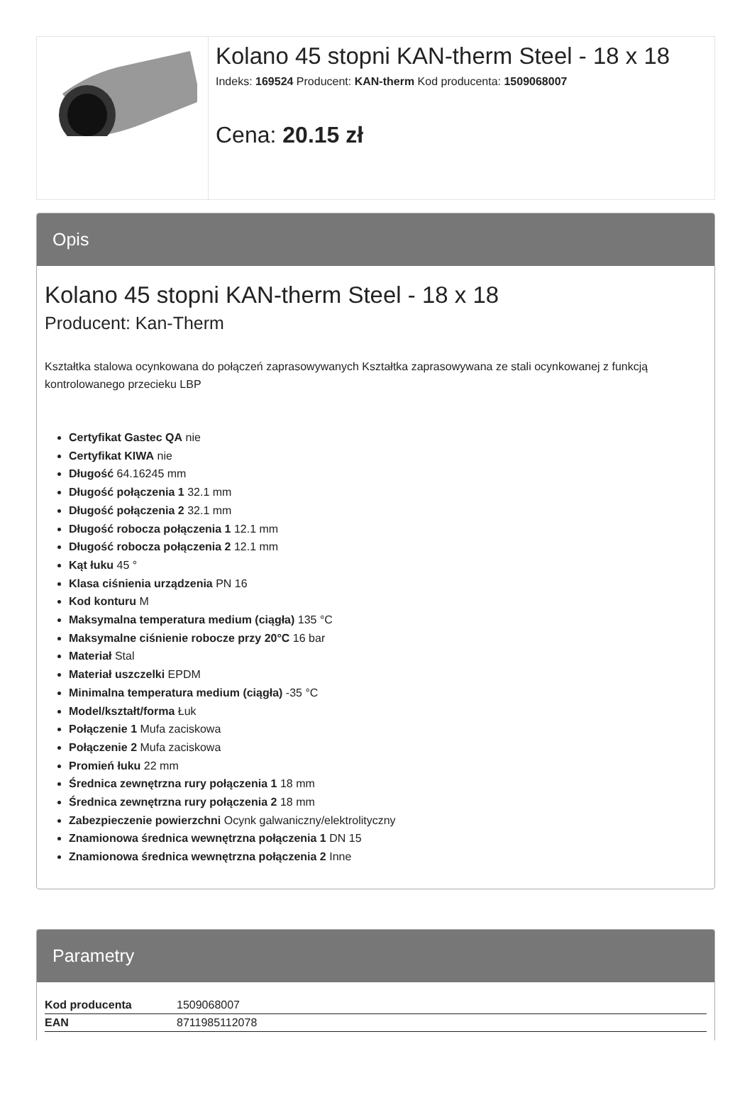Kolano 45 stopni KAN-therm Steel - 18 x 18
Indeks: 169524 Producent: KAN-therm Kod producenta: 1509068007
Cena: 20.15 zł
Opis
Kolano 45 stopni KAN-therm Steel - 18 x 18
Producent: Kan-Therm
Kształtka stalowa ocynkowana do połączeń zaprasowywanych Kształtka zaprasowywana ze stali ocynkowanej z funkcją kontrolowanego przecieku LBP
Certyfikat Gastec QA nie
Certyfikat KIWA nie
Długość 64.16245 mm
Długość połączenia 1 32.1 mm
Długość połączenia 2 32.1 mm
Długość robocza połączenia 1 12.1 mm
Długość robocza połączenia 2 12.1 mm
Kąt łuku 45 °
Klasa ciśnienia urządzenia PN 16
Kod konturu M
Maksymalna temperatura medium (ciągła) 135 °C
Maksymalne ciśnienie robocze przy 20°C 16 bar
Materiał Stal
Materiał uszczelki EPDM
Minimalna temperatura medium (ciągła) -35 °C
Model/kształt/forma Łuk
Połączenie 1 Mufa zaciskowa
Połączenie 2 Mufa zaciskowa
Promień łuku 22 mm
Średnica zewnętrzna rury połączenia 1 18 mm
Średnica zewnętrzna rury połączenia 2 18 mm
Zabezpieczenie powierzchni Ocynk galwaniczny/elektrolityczny
Znamionowa średnica wewnętrzna połączenia 1 DN 15
Znamionowa średnica wewnętrzna połączenia 2 Inne
Parametry
| Kod producenta | 1509068007 |
| EAN | 8711985112078 |